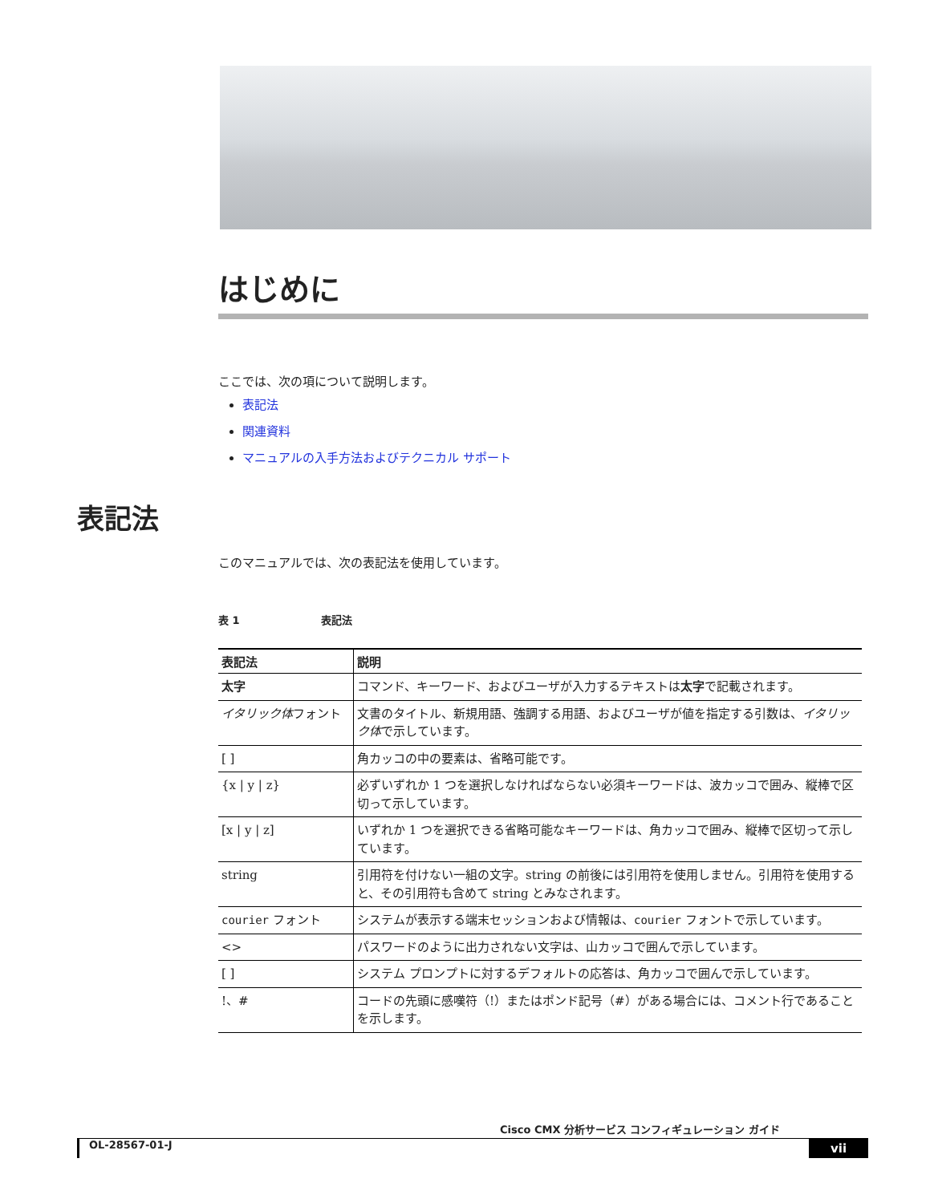はじめに
ここでは、次の項について説明します。
表記法
関連資料
マニュアルの入手方法およびテクニカル サポート
このマニュアルでは、次の表記法を使用しています。
表 1 表記法
| 表記法 | 説明 |
| --- | --- |
| 太字 | コマンド、キーワード、およびユーザが入力するテキストは 太字 で記載されます。 |
| イタリック体 フォント | 文書のタイトル、新規用語、強調する用語、およびユーザが値を指定する引数は、 イタリック体 で示しています。 |
| [ ] | 角カッコの中の要素は、省略可能です。 |
| {x / y / z} | 必ずいずれか 1 つを選択しなければならない必須キーワードは、波カッコで囲み、縦棒で区切って示しています。 |
| [x / y / z] | いずれか 1 つを選択できる省略可能なキーワードは、角カッコで囲み、縦棒で区切って示しています。 |
| string | 引用符を付けない一組の文字。string の前後には引用符を使用しません。引用符を使用すると、その引用符も含めて string とみなされます。 |
| courier フォント | システムが表示する端末セッションおよび情報は、 courier フォントで示しています。 |
| <> | パスワードのように出力されない文字は、山カッコで囲んで示しています。 |
| [ ] | システム プロンプトに対するデフォルトの応答は、角カッコで囲んで示しています。 |
| !、# | コードの先頭に感嘆符（!）またはポンド記号（#）がある場合には、コメント行であることを示します。 |
表記法
Cisco CMX 分析サービス コンフィギュレーション ガイド
OL-28567-01-J vii